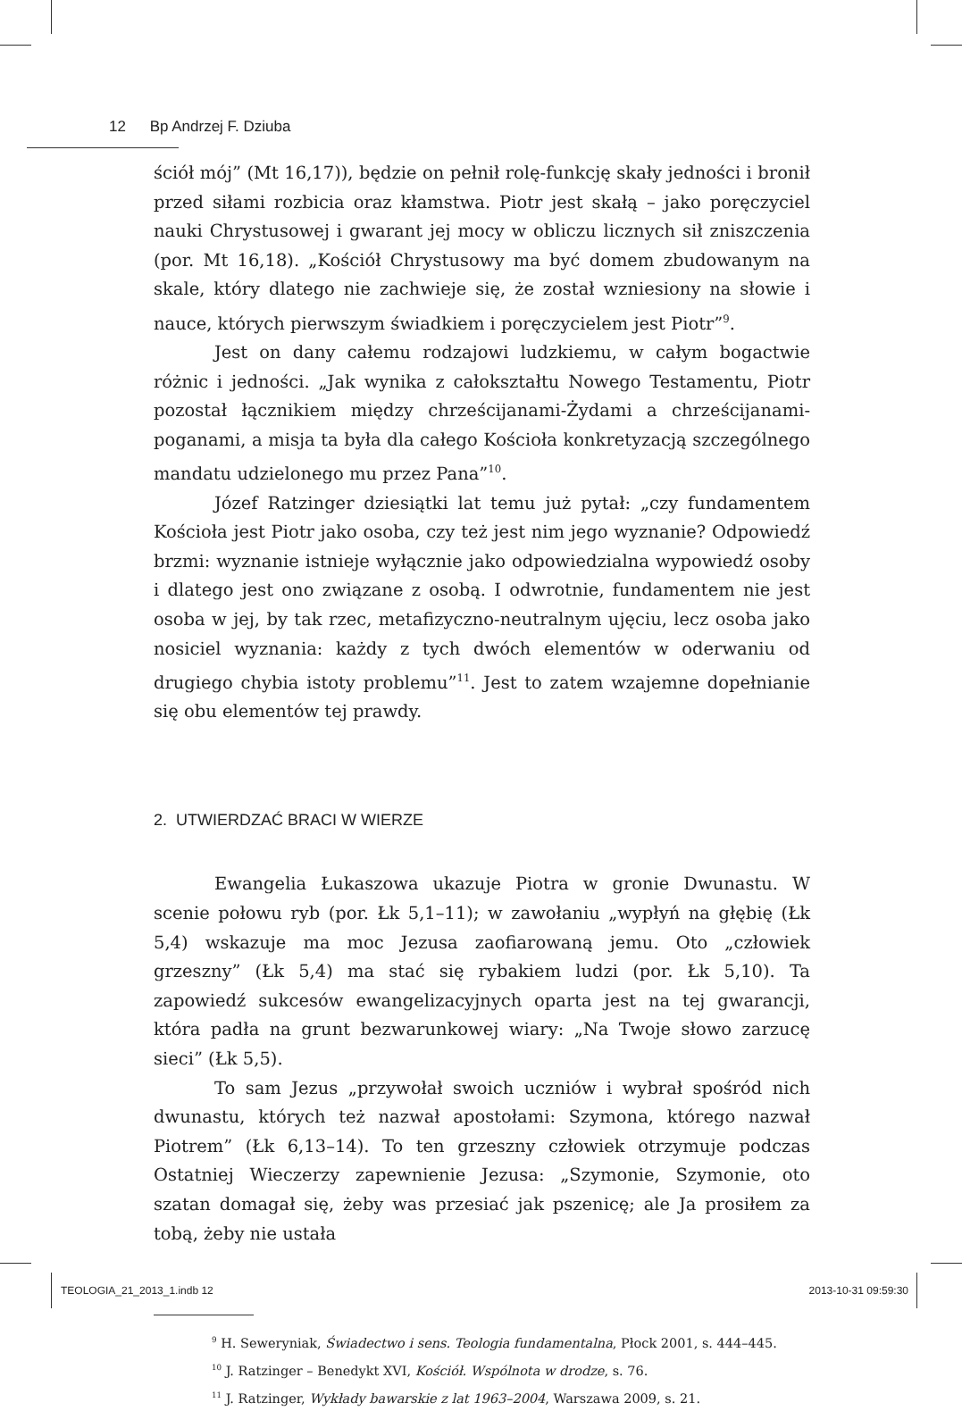12 Bp Andrzej F. Dziuba
ściół mój” (Mt 16,17)), będzie on pełnił rolę-funkcję skały jedności i bronił przed siłami rozbicia oraz kłamstwa. Piotr jest skałą – jako poręczyciel nauki Chrystusowej i gwarant jej mocy w obliczu licznych sił zniszczenia (por. Mt 16,18). „Kościół Chrystusowy ma być domem zbudowanym na skale, który dlatego nie zachwieje się, że został wzniesiony na słowie i nauce, których pierwszym świadkiem i poręczycielem jest Piotr”<sup>9</sup>.
Jest on dany całemu rodzajowi ludzkiemu, w całym bogactwie różnic i jedności. „Jak wynika z całokształtu Nowego Testamentu, Piotr pozostał łącznikiem między chrześcijanami-Żydami a chrześcijanami-poganami, a misja ta była dla całego Kościoła konkretyzacją szczególnego mandatu udzielonego mu przez Pana”<sup>10</sup>.
Józef Ratzinger dziesiątki lat temu już pytał: „czy fundamentem Kościoła jest Piotr jako osoba, czy też jest nim jego wyznanie? Odpowiedź brzmi: wyznanie istnieje wyłącznie jako odpowiedzialna wypowiedź osoby i dlatego jest ono związane z osobą. I odwrotnie, fundamentem nie jest osoba w jej, by tak rzec, metafizyczno-neutralnym ujęciu, lecz osoba jako nosiciel wyznania: każdy z tych dwóch elementów w oderwaniu od drugiego chybia istoty problemu”<sup>11</sup>. Jest to zatem wzajemne dopełnianie się obu elementów tej prawdy.
2. UTWIERDZAĆ BRACI W WIERZE
Ewangelia Łukaszowa ukazuje Piotra w gronie Dwunastu. W scenie połowu ryb (por. Łk 5,1–11); w zawołaniu „wypłyń na głębię (Łk 5,4) wskazuje ma moc Jezusa zaofiarowaną jemu. Oto „człowiek grzeszny” (Łk 5,4) ma stać się rybakiem ludzi (por. Łk 5,10). Ta zapowiedź sukcesów ewangelizacyjnych oparta jest na tej gwarancji, która padła na grunt bezwarunkowej wiary: „Na Twoje słowo zarzucę sieci” (Łk 5,5).
To sam Jezus „przywołał swoich uczniów i wybrał spośród nich dwunastu, których też nazwał apostołami: Szymona, którego nazwał Piotrem” (Łk 6,13–14). To ten grzeszny człowiek otrzymuje podczas Ostatniej Wieczerzy zapewnienie Jezusa: „Szymonie, Szymonie, oto szatan domagał się, żeby was przesiać jak pszenicę; ale Ja prosiłem za tobą, żeby nie ustała
<sup>9</sup> H. Seweryniak, Świadectwo i sens. Teologia fundamentalna, Płock 2001, s. 444–445.
<sup>10</sup> J. Ratzinger – Benedykt XVI, Kościół. Wspólnota w drodze, s. 76.
<sup>11</sup> J. Ratzinger, Wykłady bawarskie z lat 1963–2004, Warszawa 2009, s. 21.
TEOLOGIA_21_2013_1.indb 12 2013-10-31 09:59:30